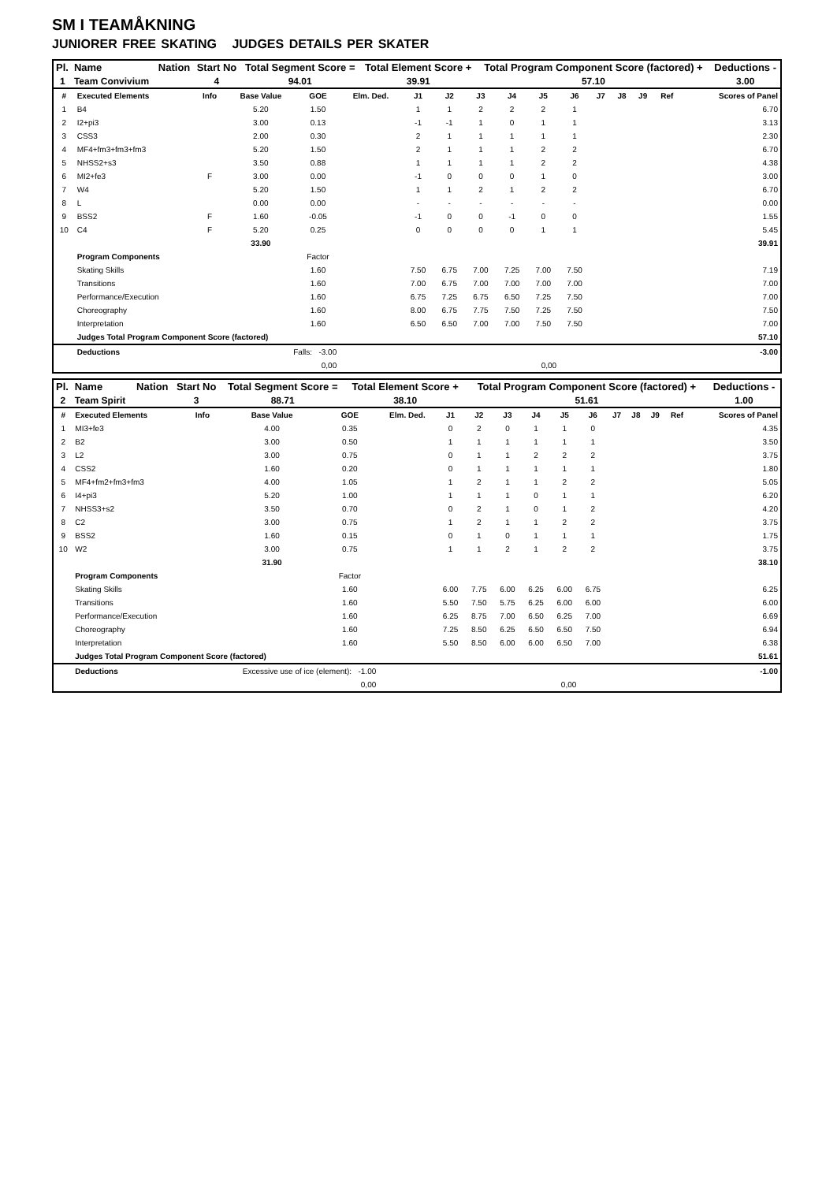SM I TEAMÅKNING
JUNIORER FREE SKATING JUDGES DETAILS PER SKATER
| Pl. | Name | Nation | Start No | Total Segment Score = | Total Element Score + | Total Program Component Score (factored) + | Deductions - |
| --- | --- | --- | --- | --- | --- | --- | --- |
| 1 | Team Convivium | | 4 | 94.01 | 39.91 | 57.10 | 3.00 |
| # | Executed Elements | Info | Base Value | GOE | Elm. Ded. | J1 | J2 | J3 | J4 | J5 | J6 | J7 | J8 | J9 | Ref | Scores of Panel |
| --- | --- | --- | --- | --- | --- | --- | --- | --- | --- | --- | --- | --- | --- | --- | --- | --- |
| 1 | B4 | | 5.20 | 1.50 | | 1 | 1 | 2 | 2 | 2 | 1 | | | | | 6.70 |
| 2 | I2+pi3 | | 3.00 | 0.13 | | -1 | -1 | 1 | 0 | 1 | 1 | | | | | 3.13 |
| 3 | CSS3 | | 2.00 | 0.30 | | 2 | 1 | 1 | 1 | 1 | 1 | | | | | 2.30 |
| 4 | MF4+fm3+fm3+fm3 | | 5.20 | 1.50 | | 2 | 1 | 1 | 1 | 2 | 2 | | | | | 6.70 |
| 5 | NHSS2+s3 | | 3.50 | 0.88 | | 1 | 1 | 1 | 1 | 2 | 2 | | | | | 4.38 |
| 6 | MI2+fe3 | F | 3.00 | 0.00 | | -1 | 0 | 0 | 0 | 1 | 0 | | | | | 3.00 |
| 7 | W4 | | 5.20 | 1.50 | | 1 | 1 | 2 | 1 | 2 | 2 | | | | | 6.70 |
| 8 | L | | 0.00 | 0.00 | | - | - | - | - | - | - | | | | | 0.00 |
| 9 | BSS2 | F | 1.60 | -0.05 | | -1 | 0 | 0 | -1 | 0 | 0 | | | | | 1.55 |
| 10 | C4 | F | 5.20 | 0.25 | | 0 | 0 | 0 | 0 | 1 | 1 | | | | | 5.45 |
| | | | 33.90 | | | | | | | | | | | | | 39.91 |
| | Program Components | | | Factor | | | | | | | | | | | | |
| | Skating Skills | | | 1.60 | | 7.50 | 6.75 | 7.00 | 7.25 | 7.00 | 7.50 | | | | | 7.19 |
| | Transitions | | | 1.60 | | 7.00 | 6.75 | 7.00 | 7.00 | 7.00 | 7.00 | | | | | 7.00 |
| | Performance/Execution | | | 1.60 | | 6.75 | 7.25 | 6.75 | 6.50 | 7.25 | 7.50 | | | | | 7.00 |
| | Choreography | | | 1.60 | | 8.00 | 6.75 | 7.75 | 7.50 | 7.25 | 7.50 | | | | | 7.50 |
| | Interpretation | | | 1.60 | | 6.50 | 6.50 | 7.00 | 7.00 | 7.50 | 7.50 | | | | | 7.00 |
| | Judges Total Program Component Score (factored) | | | | | | | | | | | | | | | 57.10 |
| | Deductions | Falls: -3.00 | | | | | | | | | | | | | | -3.00 |
| 0,00 | | | | | 0,00 | | | | | | | | | | | |
| Pl. | Name | Nation | Start No | Total Segment Score = | Total Element Score + | Total Program Component Score (factored) + | Deductions - |
| --- | --- | --- | --- | --- | --- | --- | --- |
| 2 | Team Spirit | | 3 | 88.71 | 38.10 | 51.61 | 1.00 |
| # | Executed Elements | Info | Base Value | GOE | Elm. Ded. | J1 | J2 | J3 | J4 | J5 | J6 | J7 | J8 | J9 | Ref | Scores of Panel |
| --- | --- | --- | --- | --- | --- | --- | --- | --- | --- | --- | --- | --- | --- | --- | --- | --- |
| 1 | MI3+fe3 | | 4.00 | 0.35 | | 0 | 2 | 0 | 1 | 1 | 0 | | | | | 4.35 |
| 2 | B2 | | 3.00 | 0.50 | | 1 | 1 | 1 | 1 | 1 | 1 | | | | | 3.50 |
| 3 | L2 | | 3.00 | 0.75 | | 0 | 1 | 1 | 2 | 2 | 2 | | | | | 3.75 |
| 4 | CSS2 | | 1.60 | 0.20 | | 0 | 1 | 1 | 1 | 1 | 1 | | | | | 1.80 |
| 5 | MF4+fm2+fm3+fm3 | | 4.00 | 1.05 | | 1 | 2 | 1 | 1 | 2 | 2 | | | | | 5.05 |
| 6 | I4+pi3 | | 5.20 | 1.00 | | 1 | 1 | 1 | 0 | 1 | 1 | | | | | 6.20 |
| 7 | NHSS3+s2 | | 3.50 | 0.70 | | 0 | 2 | 1 | 0 | 1 | 2 | | | | | 4.20 |
| 8 | C2 | | 3.00 | 0.75 | | 1 | 2 | 1 | 1 | 2 | 2 | | | | | 3.75 |
| 9 | BSS2 | | 1.60 | 0.15 | | 0 | 1 | 0 | 1 | 1 | 1 | | | | | 1.75 |
| 10 | W2 | | 3.00 | 0.75 | | 1 | 1 | 2 | 1 | 2 | 2 | | | | | 3.75 |
| | | | 31.90 | | | | | | | | | | | | | 38.10 |
| | Program Components | | | Factor | | | | | | | | | | | | |
| | Skating Skills | | | 1.60 | | 6.00 | 7.75 | 6.00 | 6.25 | 6.00 | 6.75 | | | | | 6.25 |
| | Transitions | | | 1.60 | | 5.50 | 7.50 | 5.75 | 6.25 | 6.00 | 6.00 | | | | | 6.00 |
| | Performance/Execution | | | 1.60 | | 6.25 | 8.75 | 7.00 | 6.50 | 6.25 | 7.00 | | | | | 6.69 |
| | Choreography | | | 1.60 | | 7.25 | 8.50 | 6.25 | 6.50 | 6.50 | 7.50 | | | | | 6.94 |
| | Interpretation | | | 1.60 | | 5.50 | 8.50 | 6.00 | 6.00 | 6.50 | 7.00 | | | | | 6.38 |
| | Judges Total Program Component Score (factored) | | | | | | | | | | | | | | | 51.61 |
| | Deductions | Excessive use of ice (element): -1.00 | | | | | | | | | | | | | | -1.00 |
| 0,00 | | | | | 0,00 | | | | | | | | | | | |